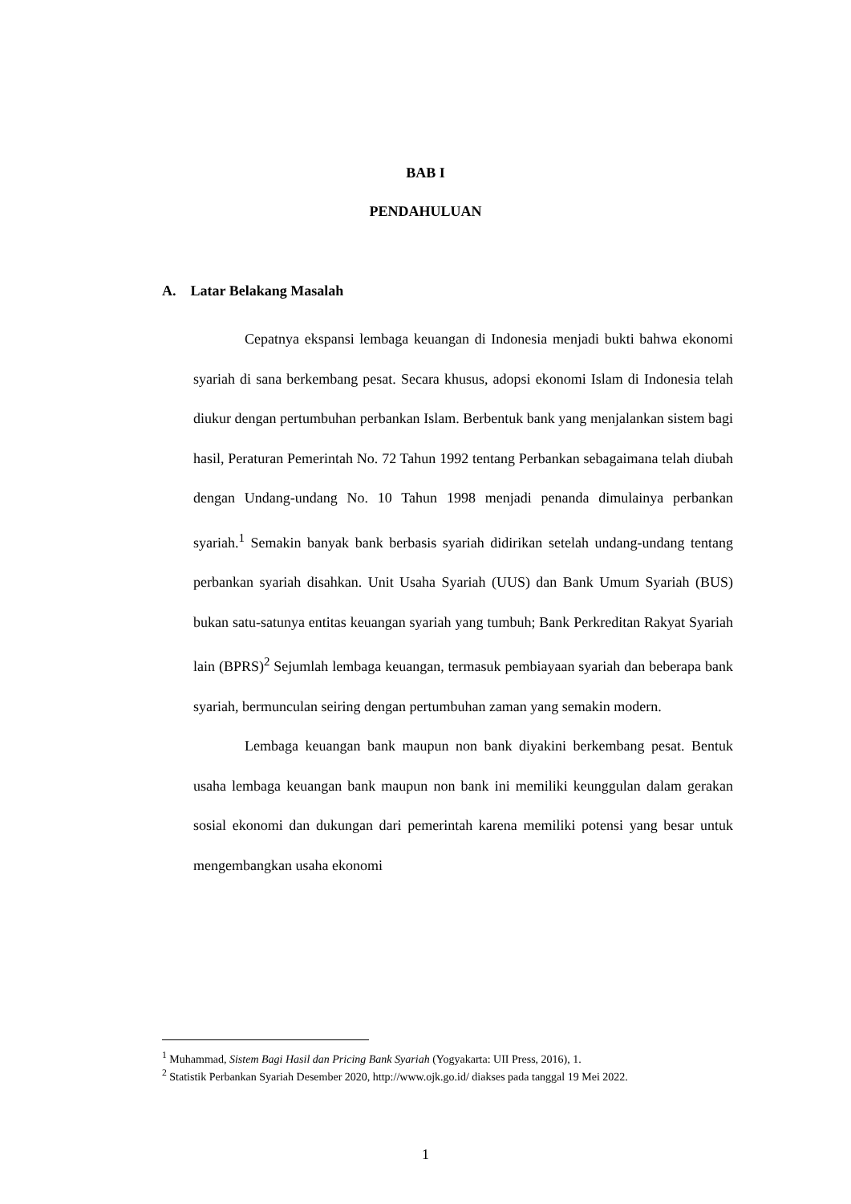BAB I
PENDAHULUAN
A. Latar Belakang Masalah
Cepatnya ekspansi lembaga keuangan di Indonesia menjadi bukti bahwa ekonomi syariah di sana berkembang pesat. Secara khusus, adopsi ekonomi Islam di Indonesia telah diukur dengan pertumbuhan perbankan Islam. Berbentuk bank yang menjalankan sistem bagi hasil, Peraturan Pemerintah No. 72 Tahun 1992 tentang Perbankan sebagaimana telah diubah dengan Undang-undang No. 10 Tahun 1998 menjadi penanda dimulainya perbankan syariah.<sup>1</sup> Semakin banyak bank berbasis syariah didirikan setelah undang-undang tentang perbankan syariah disahkan. Unit Usaha Syariah (UUS) dan Bank Umum Syariah (BUS) bukan satu-satunya entitas keuangan syariah yang tumbuh; Bank Perkreditan Rakyat Syariah lain (BPRS)<sup>2</sup> Sejumlah lembaga keuangan, termasuk pembiayaan syariah dan beberapa bank syariah, bermunculan seiring dengan pertumbuhan zaman yang semakin modern.
Lembaga keuangan bank maupun non bank diyakini berkembang pesat. Bentuk usaha lembaga keuangan bank maupun non bank ini memiliki keunggulan dalam gerakan sosial ekonomi dan dukungan dari pemerintah karena memiliki potensi yang besar untuk mengembangkan usaha ekonomi
<sup>1</sup> Muhammad, Sistem Bagi Hasil dan Pricing Bank Syariah (Yogyakarta: UII Press, 2016), 1.
<sup>2</sup> Statistik Perbankan Syariah Desember 2020, http://www.ojk.go.id/ diakses pada tanggal 19 Mei 2022.
1